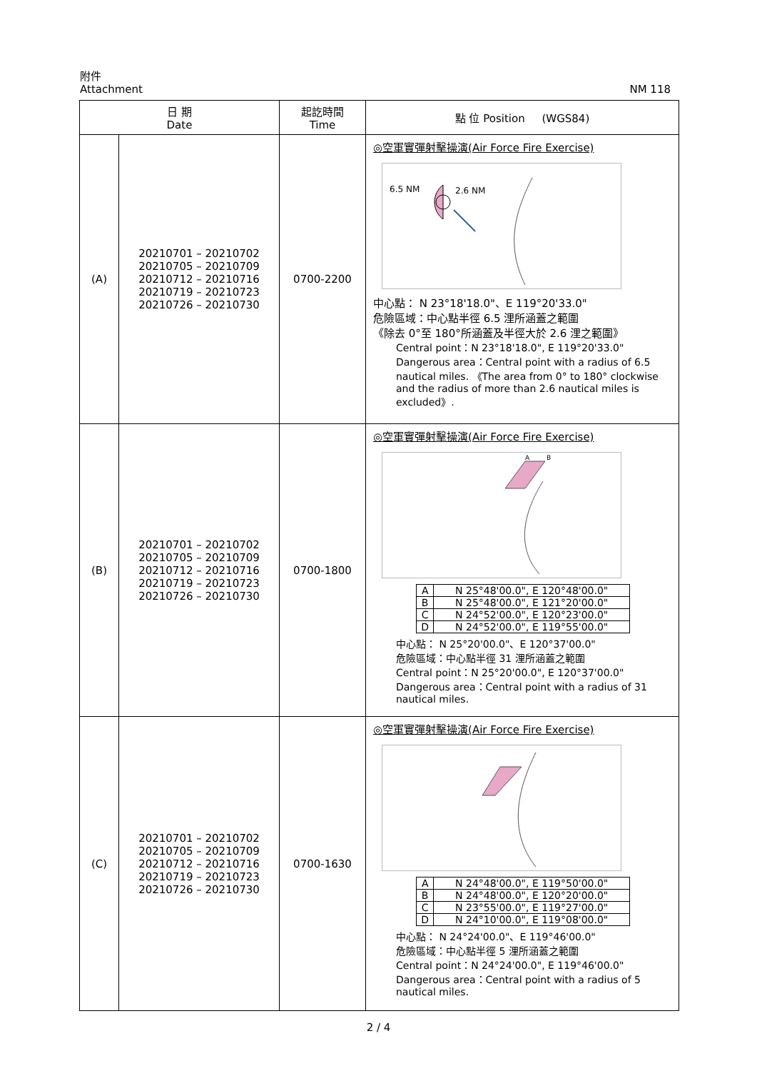附件
Attachment
NM 118
| 日 期 Date | | 起訖時間 Time | 點 位 Position (WGS84) |
| --- | --- | --- | --- |
| (A) | 20210701 – 20210702 20210705 – 20210709 20210712 – 20210716 20210719 – 20210723 20210726 – 20210730 | 0700-2200 | ◎空軍實彈射擊操演(Air Force Fire Exercise) 6.5 NM 2.6 NM 中心點： N 23°18'18.0"、E 119°20'33.0" 危險區域：中心點半徑 6.5 浬所涵蓋之範圍 《除去 0°至 180°所涵蓋及半徑大於 2.6 浬之範圍》 Central point：N 23°18'18.0", E 119°20'33.0" Dangerous area：Central point with a radius of 6.5 nautical miles. 《The area from 0° to 180° clockwise and the radius of more than 2.6 nautical miles is excluded》. |
| (B) | 20210701 – 20210702 20210705 – 20210709 20210712 – 20210716 20210719 – 20210723 20210726 – 20210730 | 0700-1800 | ◎空軍實彈射擊操演(Air Force Fire Exercise) A B / A / N 25°48'00.0", E 120°48'00.0" / / B / N 25°48'00.0", E 121°20'00.0" / / C / N 24°52'00.0", E 120°23'00.0" / / D / N 24°52'00.0", E 119°55'00.0" / 中心點： N 25°20'00.0"、E 120°37'00.0" 危險區域：中心點半徑 31 浬所涵蓋之範圍 Central point：N 25°20'00.0", E 120°37'00.0" Dangerous area：Central point with a radius of 31 nautical miles. |
| (C) | 20210701 – 20210702 20210705 – 20210709 20210712 – 20210716 20210719 – 20210723 20210726 – 20210730 | 0700-1630 | ◎空軍實彈射擊操演(Air Force Fire Exercise) / A / N 24°48'00.0", E 119°50'00.0" / / B / N 24°48'00.0", E 120°20'00.0" / / C / N 23°55'00.0", E 119°27'00.0" / / D / N 24°10'00.0", E 119°08'00.0" / 中心點： N 24°24'00.0"、E 119°46'00.0" 危險區域：中心點半徑 5 浬所涵蓋之範圍 Central point：N 24°24'00.0", E 119°46'00.0" Dangerous area：Central point with a radius of 5 nautical miles. |
2 / 4